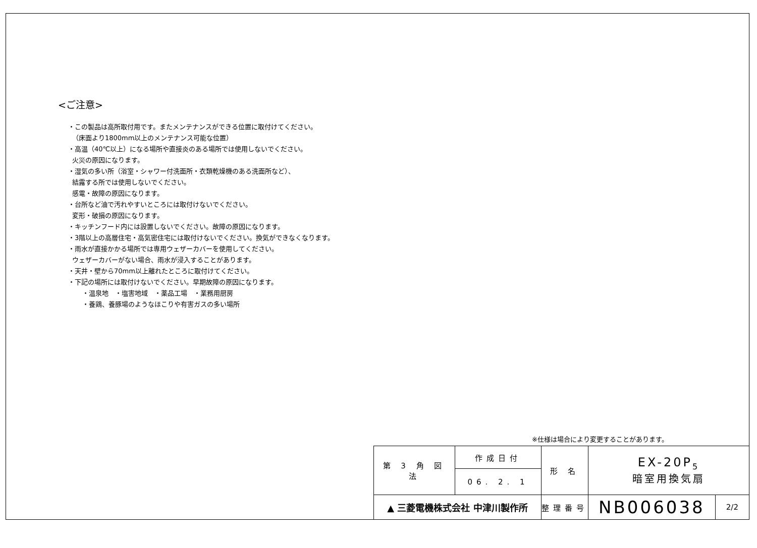<ご注意>
・この製品は高所取付用です。またメンテナンスができる位置に取付けてください。
（床面より1800mm以上のメンテナンス可能な位置）
・高温（40℃以上）になる場所や直接炎のある場所では使用しないでください。
火災の原因になります。
・湿気の多い所（浴室・シャワー付洗面所・衣類乾燥機のある洗面所など）、
結露する所では使用しないでください。
感電・故障の原因になります。
・台所など油で汚れやすいところには取付けないでください。
変形・破損の原因になります。
・キッチンフード内には設置しないでください。故障の原因になります。
・3階以上の高層住宅・高気密住宅には取付けないでください。換気ができなくなります。
・雨水が直接かかる場所では専用ウェザーカバーを使用してください。
ウェザーカバーがない場合、雨水が浸入することがあります。
・天井・壁から70mm以上離れたところに取付けてください。
・下記の場所には取付けないでください。早期故障の原因になります。
・温泉地　・塩害地域　・薬品工場　・業務用厨房
・養鶏、養豚場のようなほこりや有害ガスの多い場所
※仕様は場合により変更することがあります。
| 第 3 角 図 法 | 作成日付 | 形 名 | EX-20P<sub>5</sub> 暗室用換気扇 | |
| | 06. 2. 1 | | | |
| ▲ 三菱電機株式会社 中津川製作所 | | 整理番号 | NB006038 | 2/2 |